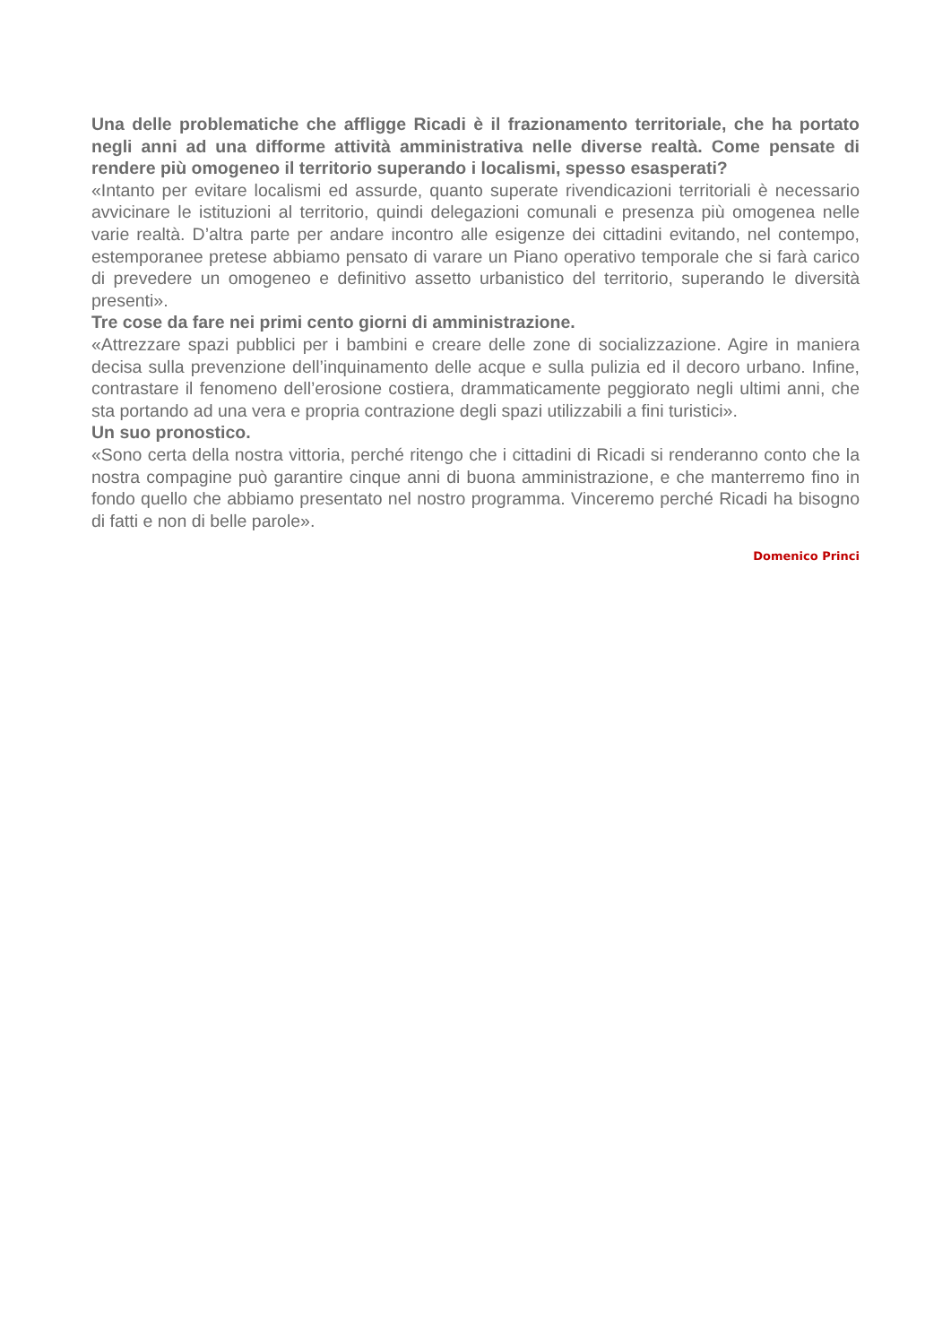Una delle problematiche che affligge Ricadi è il frazionamento territoriale, che ha portato negli anni ad una difforme attività amministrativa nelle diverse realtà. Come pensate di rendere più omogeneo il territorio superando i localismi, spesso esasperati?
«Intanto per evitare localismi ed assurde, quanto superate rivendicazioni territoriali è necessario avvicinare le istituzioni al territorio, quindi delegazioni comunali e presenza più omogenea nelle varie realtà. D’altra parte per andare incontro alle esigenze dei cittadini evitando, nel contempo, estemporanee pretese abbiamo pensato di varare un Piano operativo temporale che si farà carico di prevedere un omogeneo e definitivo assetto urbanistico del territorio, superando le diversità presenti».
Tre cose da fare nei primi cento giorni di amministrazione.
«Attrezzare spazi pubblici per i bambini e creare delle zone di socializzazione. Agire in maniera decisa sulla prevenzione dell’inquinamento delle acque e sulla pulizia ed il decoro urbano. Infine, contrastare il fenomeno dell’erosione costiera, drammaticamente peggiorato negli ultimi anni, che sta portando ad una vera e propria contrazione degli spazi utilizzabili a fini turistici».
Un suo pronostico.
«Sono certa della nostra vittoria, perché ritengo che i cittadini di Ricadi si renderanno conto che la nostra compagine può garantire cinque anni di buona amministrazione, e che manterremo fino in fondo quello che abbiamo presentato nel nostro programma. Vinceremo perché Ricadi ha bisogno di fatti e non di belle parole».
Domenico Princi